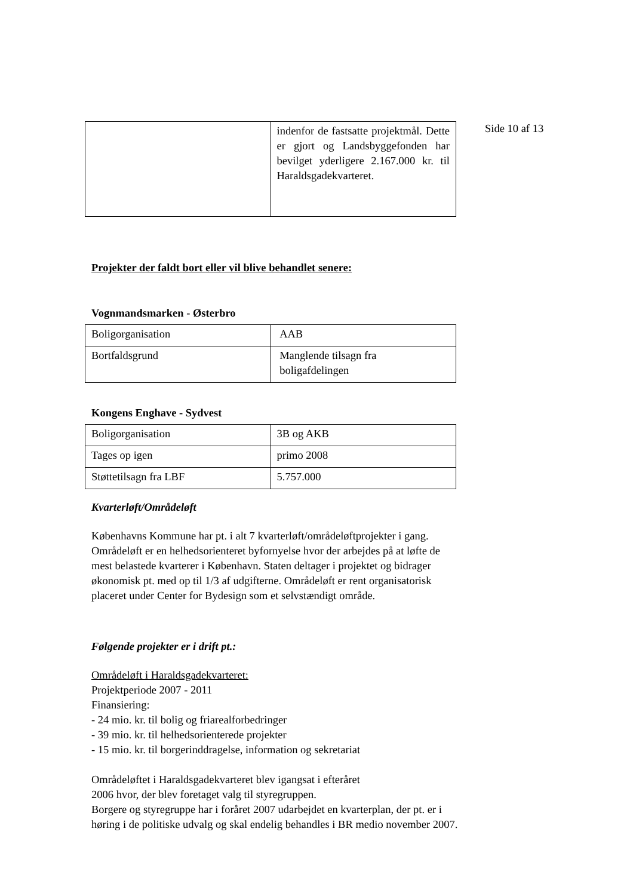Side 10 af 13
| | indenfor de fastsatte projektmål. Dette er gjort og Landsbyggefonden har bevilget yderligere 2.167.000 kr. til Haraldsgadekvarteret. |
Projekter der faldt bort eller vil blive behandlet senere:
Vognmandsmarken - Østerbro
| Boligorganisation | AAB |
| Bortfaldsgrund | Manglende tilsagn fra boligafdelingen |
Kongens Enghave - Sydvest
| Boligorganisation | 3B og AKB |
| Tages op igen | primo 2008 |
| Støttetilsagn fra LBF | 5.757.000 |
Kvarterløft/Områdeløft
Københavns Kommune har pt. i alt 7 kvarterløft/områdeløftprojekter i gang. Områdeløft er en helhedsorienteret byfornyelse hvor der arbejdes på at løfte de mest belastede kvarterer i København. Staten deltager i projektet og bidrager økonomisk pt. med op til 1/3 af udgifterne. Områdeløft er rent organisatorisk placeret under Center for Bydesign som et selvstændigt område.
Følgende projekter er i drift pt.:
Områdeløft i Haraldsgadekvarteret:
Projektperiode 2007 - 2011
Finansiering:
- 24 mio. kr. til bolig og friarealforbedringer
- 39 mio. kr. til helhedsorienterede projekter
- 15 mio. kr. til borgerinddragelse, information og sekretariat
Områdeløftet i Haraldsgadekvarteret blev igangsat i efteråret
2006 hvor, der blev foretaget valg til styregruppen.
Borgere og styregruppe har i foråret 2007 udarbejdet en kvarterplan, der pt. er i høring i de politiske udvalg og skal endelig behandles i BR medio november 2007.